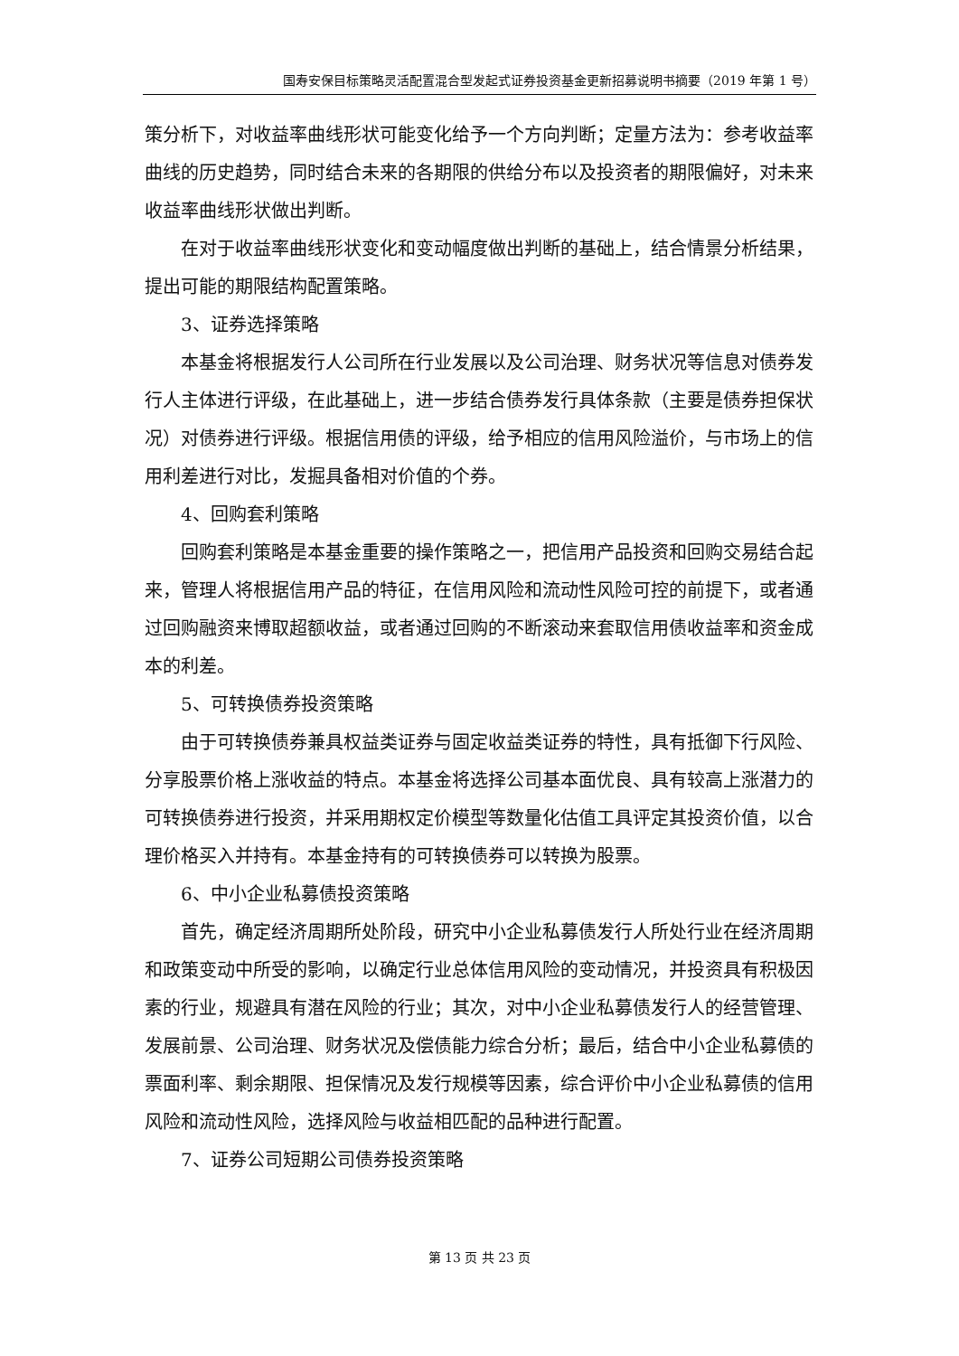国寿安保目标策略灵活配置混合型发起式证券投资基金更新招募说明书摘要（2019 年第 1 号）
策分析下，对收益率曲线形状可能变化给予一个方向判断；定量方法为：参考收益率曲线的历史趋势，同时结合未来的各期限的供给分布以及投资者的期限偏好，对未来收益率曲线形状做出判断。
在对于收益率曲线形状变化和变动幅度做出判断的基础上，结合情景分析结果，提出可能的期限结构配置策略。
3、证券选择策略
本基金将根据发行人公司所在行业发展以及公司治理、财务状况等信息对债券发行人主体进行评级，在此基础上，进一步结合债券发行具体条款（主要是债券担保状况）对债券进行评级。根据信用债的评级，给予相应的信用风险溢价，与市场上的信用利差进行对比，发掘具备相对价值的个券。
4、回购套利策略
回购套利策略是本基金重要的操作策略之一，把信用产品投资和回购交易结合起来，管理人将根据信用产品的特征，在信用风险和流动性风险可控的前提下，或者通过回购融资来博取超额收益，或者通过回购的不断滚动来套取信用债收益率和资金成本的利差。
5、可转换债券投资策略
由于可转换债券兼具权益类证券与固定收益类证券的特性，具有抵御下行风险、分享股票价格上涨收益的特点。本基金将选择公司基本面优良、具有较高上涨潜力的可转换债券进行投资，并采用期权定价模型等数量化估值工具评定其投资价值，以合理价格买入并持有。本基金持有的可转换债券可以转换为股票。
6、中小企业私募债投资策略
首先，确定经济周期所处阶段，研究中小企业私募债发行人所处行业在经济周期和政策变动中所受的影响，以确定行业总体信用风险的变动情况，并投资具有积极因素的行业，规避具有潜在风险的行业；其次，对中小企业私募债发行人的经营管理、发展前景、公司治理、财务状况及偿债能力综合分析；最后，结合中小企业私募债的票面利率、剩余期限、担保情况及发行规模等因素，综合评价中小企业私募债的信用风险和流动性风险，选择风险与收益相匹配的品种进行配置。
7、证券公司短期公司债券投资策略
第 13 页 共 23 页